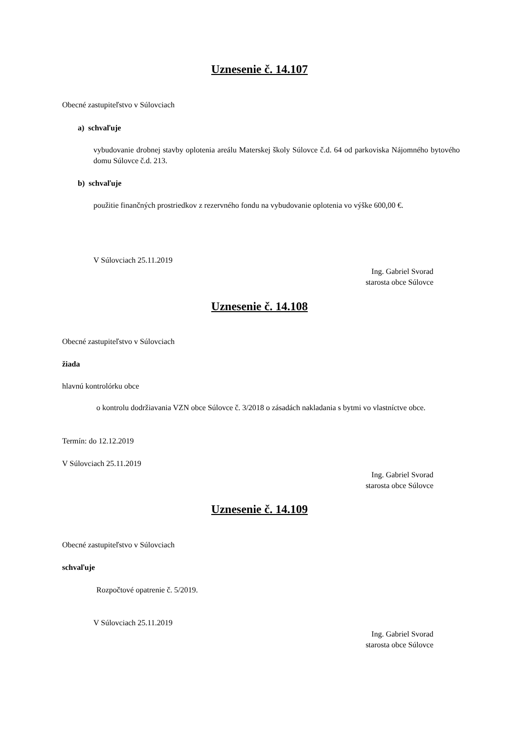Uznesenie č. 14.107
Obecné zastupiteľstvo v Súlovciach
a) schvaľuje
vybudovanie drobnej stavby oplotenia areálu Materskej školy Súlovce č.d. 64 od parkoviska Nájomného bytového domu Súlovce č.d. 213.
b) schvaľuje
použitie finančných prostriedkov z rezervného fondu na vybudovanie oplotenia vo výške 600,00 €.
V Súlovciach 25.11.2019
Ing. Gabriel Svorad
starosta obce Súlovce
Uznesenie č. 14.108
Obecné zastupiteľstvo v Súlovciach
žiada
hlavnú kontrolórku obce
o kontrolu dodržiavania VZN obce Súlovce č. 3/2018 o zásadách nakladania s bytmi vo vlastníctve obce.
Termín: do 12.12.2019
V Súlovciach 25.11.2019
Ing. Gabriel Svorad
starosta obce Súlovce
Uznesenie č. 14.109
Obecné zastupiteľstvo v Súlovciach
schvaľuje
Rozpočtové opatrenie č. 5/2019.
V Súlovciach 25.11.2019
Ing. Gabriel Svorad
starosta obce Súlovce